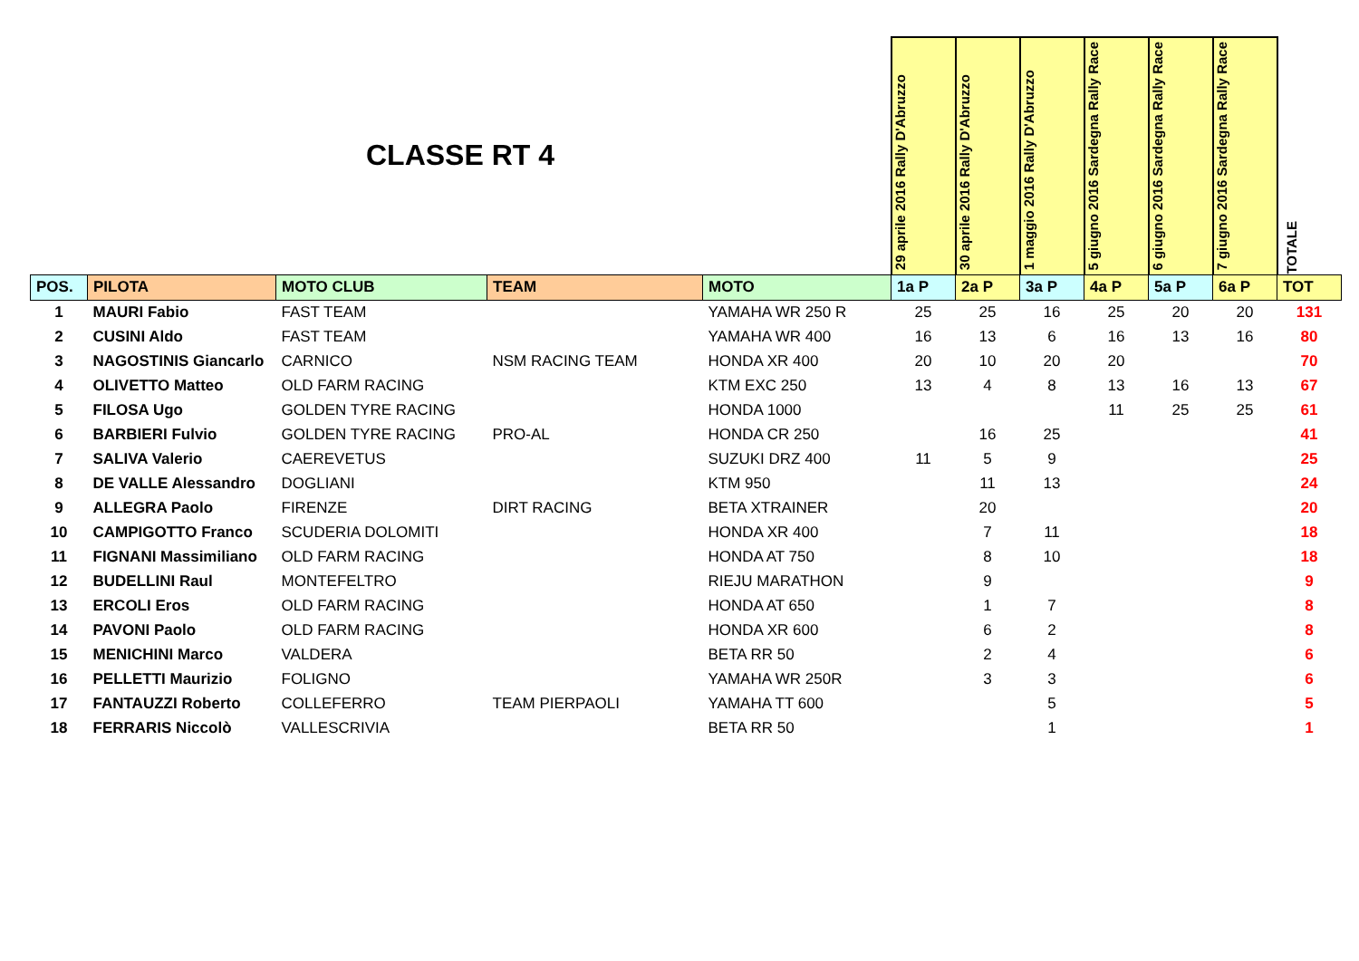| CLASSE RT 4 | | | | | 29 aprile 2016 Rally D'Abruzzo | 30 aprile 2016 Rally D'Abruzzo | 1 maggio 2016 Rally D'Abruzzo | 5 giugno 2016 Sardegna Rally Race | 6 giugno 2016 Sardegna Rally Race | 7 giugno 2016 Sardegna Rally Race | TOTALE |
| POS. | PILOTA | MOTO CLUB | TEAM | MOTO | 1a P | 2a P | 3a P | 4a P | 5a P | 6a P | TOT |
| 1 | MAURI Fabio | FAST TEAM | | YAMAHA WR 250 R | 25 | 25 | 16 | 25 | 20 | 20 | 131 |
| 2 | CUSINI Aldo | FAST TEAM | | YAMAHA WR 400 | 16 | 13 | 6 | 16 | 13 | 16 | 80 |
| 3 | NAGOSTINIS Giancarlo | CARNICO | NSM RACING TEAM | HONDA XR 400 | 20 | 10 | 20 | 20 | | | 70 |
| 4 | OLIVETTO Matteo | OLD FARM RACING | | KTM EXC 250 | 13 | 4 | 8 | 13 | 16 | 13 | 67 |
| 5 | FILOSA Ugo | GOLDEN TYRE RACING | | HONDA 1000 | | | | 11 | 25 | 25 | 61 |
| 6 | BARBIERI Fulvio | GOLDEN TYRE RACING | PRO-AL | HONDA CR 250 | | 16 | 25 | | | | 41 |
| 7 | SALIVA Valerio | CAEREVETUS | | SUZUKI DRZ 400 | 11 | 5 | 9 | | | | 25 |
| 8 | DE VALLE Alessandro | DOGLIANI | | KTM 950 | | 11 | 13 | | | | 24 |
| 9 | ALLEGRA Paolo | FIRENZE | DIRT RACING | BETA XTRAINER | | 20 | | | | | 20 |
| 10 | CAMPIGOTTO Franco | SCUDERIA DOLOMITI | | HONDA XR 400 | | 7 | 11 | | | | 18 |
| 11 | FIGNANI Massimiliano | OLD FARM RACING | | HONDA AT 750 | | 8 | 10 | | | | 18 |
| 12 | BUDELLINI Raul | MONTEFELTRO | | RIEJU MARATHON | | 9 | | | | | 9 |
| 13 | ERCOLI Eros | OLD FARM RACING | | HONDA AT 650 | | 1 | 7 | | | | 8 |
| 14 | PAVONI Paolo | OLD FARM RACING | | HONDA XR 600 | | 6 | 2 | | | | 8 |
| 15 | MENICHINI Marco | VALDERA | | BETA RR 50 | | 2 | 4 | | | | 6 |
| 16 | PELLETTI Maurizio | FOLIGNO | | YAMAHA WR 250R | | 3 | 3 | | | | 6 |
| 17 | FANTAUZZI Roberto | COLLEFERRO | TEAM PIERPAOLI | YAMAHA TT 600 | | | 5 | | | | 5 |
| 18 | FERRARIS Niccolò | VALLESCRIVIA | | BETA RR 50 | | | 1 | | | | 1 |